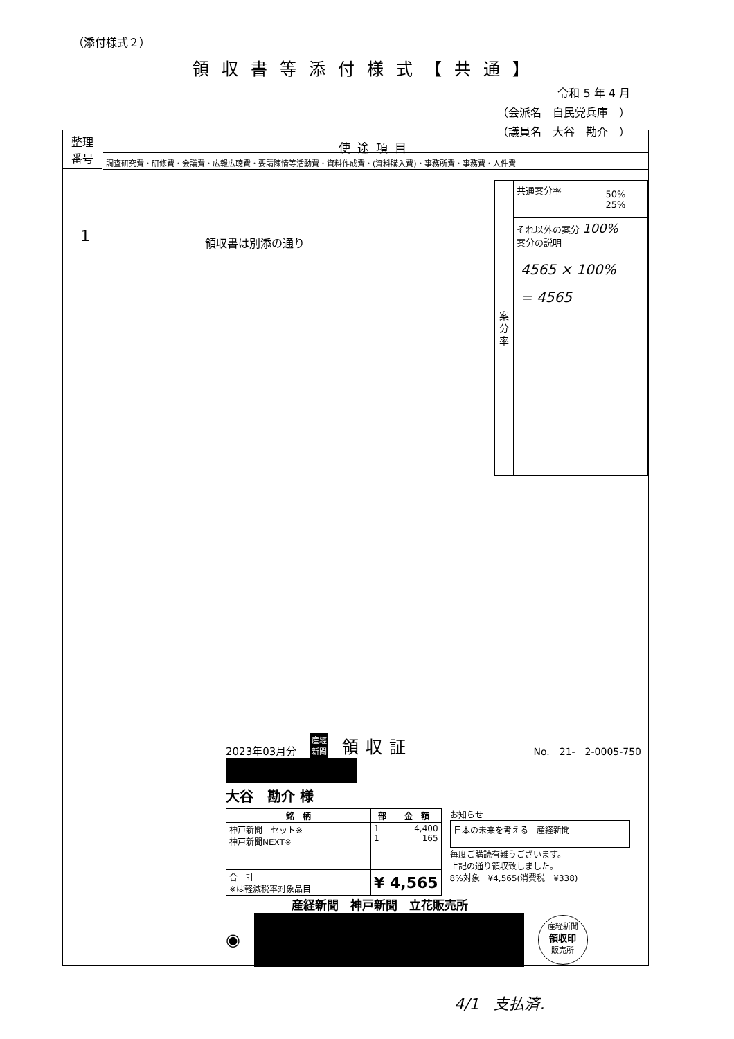（添付様式２）
領収書等添付様式【共通】
令和 5 年 4 月
（会派名　自民党兵庫　）
（議員名　大谷　勘介　）
整理
番号
使途項目
調査研究費・研修費・会議費・広報広聴費・要請陳情等活動費・資料作成費・(資料購入費)・事務所費・事務費・人件費
1 領収書は別添の通り
案
分
率
| 共通案分率 | 50% 25% |
それ以外の案分 100%
案分の説明
4565 × 100%
= 4565
2023年03月分 産經
新聞 領収証 No.　21-　2-0005-750
大谷　勘介 様
| 銘 柄 | 部 | 金 額 |
| --- | --- | --- |
| 神戸新聞 セット※ 神戸新聞NEXT※ | 1 1 | 4,400 165 |
| 合 計 ※は軽減税率対象品目 | ¥ 4,565 | |
お知らせ
日本の未来を考える　産経新聞
毎度ご購読有難うございます。
上記の通り領収致しました。
8%対象　¥4,565(消費税　¥338)
産経新聞　神戸新聞　立花販売所
◉
産経新聞
領収印
販売所
4/1　支払済.